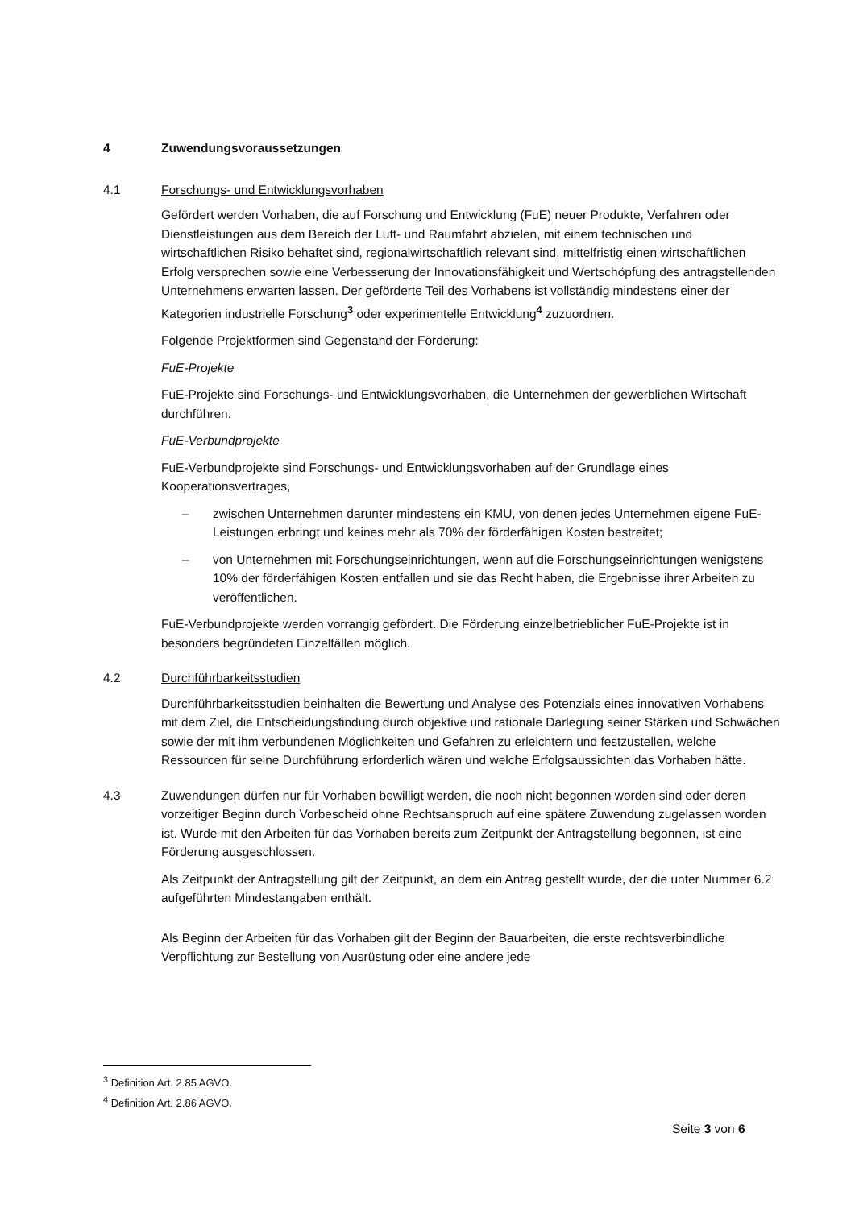4 Zuwendungsvoraussetzungen
4.1 Forschungs- und Entwicklungsvorhaben
Gefördert werden Vorhaben, die auf Forschung und Entwicklung (FuE) neuer Produkte, Verfahren oder Dienstleistungen aus dem Bereich der Luft- und Raumfahrt abzielen, mit einem technischen und wirtschaftlichen Risiko behaftet sind, regionalwirtschaftlich relevant sind, mittelfristig einen wirtschaftlichen Erfolg versprechen sowie eine Verbesserung der Innovationsfähigkeit und Wertschöpfung des antragstellenden Unternehmens erwarten lassen. Der geförderte Teil des Vorhabens ist vollständig mindestens einer der Kategorien industrielle Forschung<sup>3</sup> oder experimentelle Entwicklung<sup>4</sup> zuzuordnen.
Folgende Projektformen sind Gegenstand der Förderung:
FuE-Projekte
FuE-Projekte sind Forschungs- und Entwicklungsvorhaben, die Unternehmen der gewerblichen Wirtschaft durchführen.
FuE-Verbundprojekte
FuE-Verbundprojekte sind Forschungs- und Entwicklungsvorhaben auf der Grundlage eines Kooperationsvertrages,
– zwischen Unternehmen darunter mindestens ein KMU, von denen jedes Unternehmen eigene FuE-Leistungen erbringt und keines mehr als 70% der förderfähigen Kosten bestreitet;
– von Unternehmen mit Forschungseinrichtungen, wenn auf die Forschungseinrichtungen wenigstens 10% der förderfähigen Kosten entfallen und sie das Recht haben, die Ergebnisse ihrer Arbeiten zu veröffentlichen.
FuE-Verbundprojekte werden vorrangig gefördert. Die Förderung einzelbetrieblicher FuE-Projekte ist in besonders begründeten Einzelfällen möglich.
4.2 Durchführbarkeitsstudien
Durchführbarkeitsstudien beinhalten die Bewertung und Analyse des Potenzials eines innovativen Vorhabens mit dem Ziel, die Entscheidungsfindung durch objektive und rationale Darlegung seiner Stärken und Schwächen sowie der mit ihm verbundenen Möglichkeiten und Gefahren zu erleichtern und festzustellen, welche Ressourcen für seine Durchführung erforderlich wären und welche Erfolgsaussichten das Vorhaben hätte.
4.3 Zuwendungen dürfen nur für Vorhaben bewilligt werden, die noch nicht begonnen worden sind oder deren vorzeitiger Beginn durch Vorbescheid ohne Rechtsanspruch auf eine spätere Zuwendung zugelassen worden ist. Wurde mit den Arbeiten für das Vorhaben bereits zum Zeitpunkt der Antragstellung begonnen, ist eine Förderung ausgeschlossen.
Als Zeitpunkt der Antragstellung gilt der Zeitpunkt, an dem ein Antrag gestellt wurde, der die unter Nummer 6.2 aufgeführten Mindestangaben enthält.
Als Beginn der Arbeiten für das Vorhaben gilt der Beginn der Bauarbeiten, die erste rechtsverbindliche Verpflichtung zur Bestellung von Ausrüstung oder eine andere jede
<sup>3</sup> Definition Art. 2.85 AGVO.
<sup>4</sup> Definition Art. 2.86 AGVO.
Seite 3 von 6